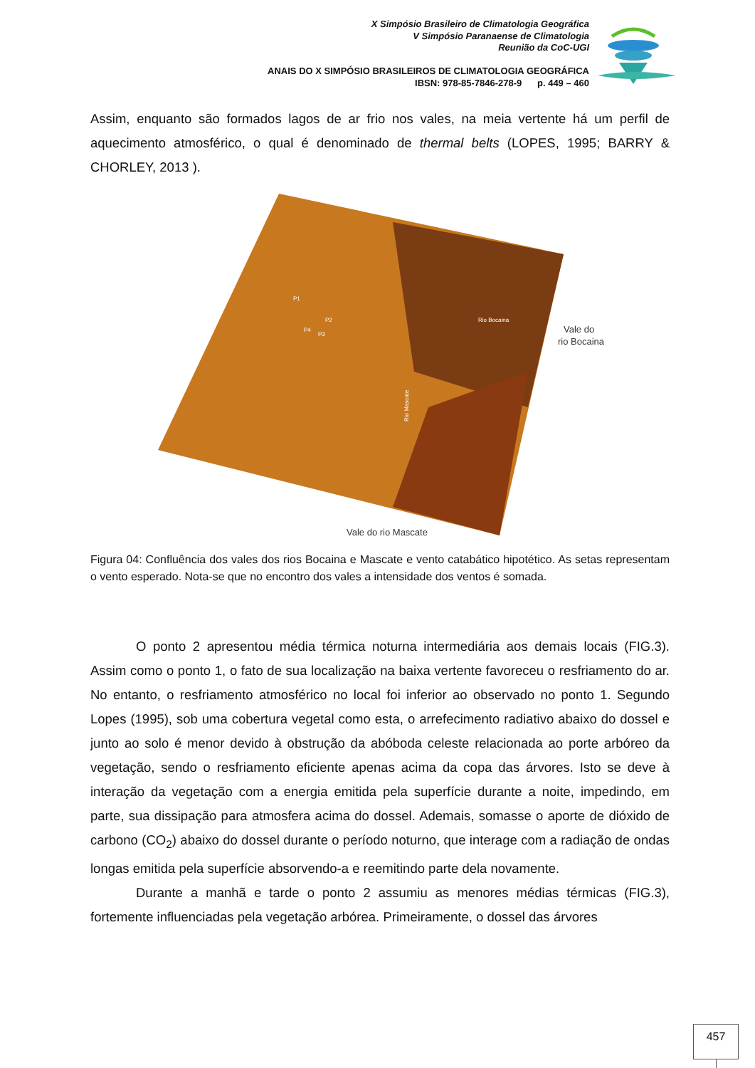X Simpósio Brasileiro de Climatologia Geográfica
V Simpósio Paranaense de Climatologia
Reunião da CoC-UGI
ANAIS DO X SIMPÓSIO BRASILEIROS DE CLIMATOLOGIA GEOGRÁFICA
IBSN: 978-85-7846-278-9 p. 449 – 460
Assim, enquanto são formados lagos de ar frio nos vales, na meia vertente há um perfil de aquecimento atmosférico, o qual é denominado de thermal belts (LOPES, 1995; BARRY & CHORLEY, 2013 ).
Vale do
rio Bocaina
Vale do rio Mascate
P1
P2
P3
P4
Rio Bocaina
Rio Mascate
Figura 04: Confluência dos vales dos rios Bocaina e Mascate e vento catabático hipotético. As setas representam o vento esperado. Nota-se que no encontro dos vales a intensidade dos ventos é somada.
O ponto 2 apresentou média térmica noturna intermediária aos demais locais (FIG.3). Assim como o ponto 1, o fato de sua localização na baixa vertente favoreceu o resfriamento do ar. No entanto, o resfriamento atmosférico no local foi inferior ao observado no ponto 1. Segundo Lopes (1995), sob uma cobertura vegetal como esta, o arrefecimento radiativo abaixo do dossel e junto ao solo é menor devido à obstrução da abóboda celeste relacionada ao porte arbóreo da vegetação, sendo o resfriamento eficiente apenas acima da copa das árvores. Isto se deve à interação da vegetação com a energia emitida pela superfície durante a noite, impedindo, em parte, sua dissipação para atmosfera acima do dossel. Ademais, somasse o aporte de dióxido de carbono (CO<sub>2</sub>) abaixo do dossel durante o período noturno, que interage com a radiação de ondas longas emitida pela superfície absorvendo-a e reemitindo parte dela novamente.
Durante a manhã e tarde o ponto 2 assumiu as menores médias térmicas (FIG.3), fortemente influenciadas pela vegetação arbórea. Primeiramente, o dossel das árvores
457